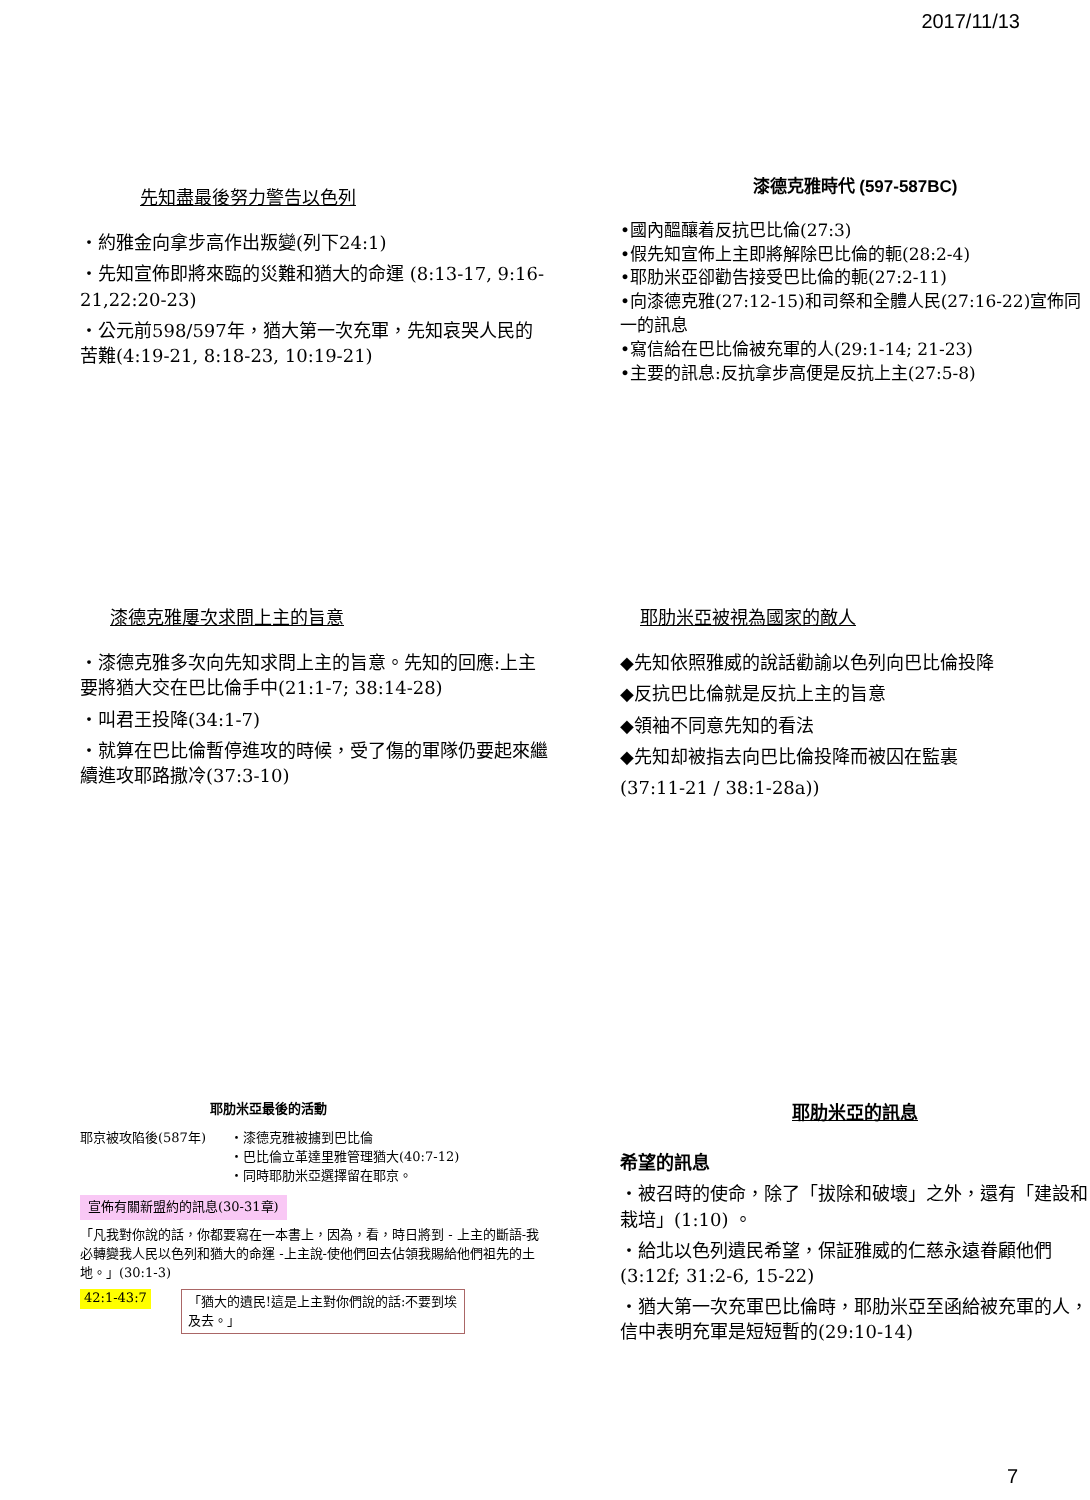2017/11/13
先知盡最後努力警告以色列
・約雅金向拿步高作出叛變(列下24:1)
・先知宣佈即將來臨的災難和猶大的命運 (8:13-17, 9:16-21,22:20-23)
・公元前598/597年，猶大第一次充軍，先知哀哭人民的苦難(4:19-21, 8:18-23, 10:19-21)
漆德克雅時代 (597-587BC)
•國內醞釀着反抗巴比倫(27:3)
•假先知宣佈上主即將解除巴比倫的軛(28:2-4)
•耶肋米亞卻勸告接受巴比倫的軛(27:2-11)
•向漆德克雅(27:12-15)和司祭和全體人民(27:16-22)宣佈同一的訊息
•寫信給在巴比倫被充軍的人(29:1-14; 21-23)
•主要的訊息:反抗拿步高便是反抗上主(27:5-8)
漆德克雅屢次求問上主的旨意
・漆德克雅多次向先知求問上主的旨意。先知的回應:上主要將猶大交在巴比倫手中(21:1-7; 38:14-28)
・叫君王投降(34:1-7)
・就算在巴比倫暫停進攻的時候，受了傷的軍隊仍要起來繼續進攻耶路撒冷(37:3-10)
耶肋米亞被視為國家的敵人
◆先知依照雅威的說話勸諭以色列向巴比倫投降
◆反抗巴比倫就是反抗上主的旨意
◆領袖不同意先知的看法
◆先知却被指去向巴比倫投降而被囚在監裏
(37:11-21 / 38:1-28a))
耶肋米亞最後的活動
耶京被攻陷後(587年) ・漆德克雅被擄到巴比倫
・巴比倫立革達里雅管理猶大(40:7-12)
・同時耶肋米亞選擇留在耶京。
宣佈有關新盟約的訊息(30-31章)
「凡我對你說的話，你都要寫在一本書上，因為，看，時日將到 - 上主的斷語-我必轉變我人民以色列和猶大的命運 -上主說-使他們回去佔領我賜給他們祖先的土地。」(30:1-3)
42:1-43:7 「猶大的遺民!這是上主對你們說的話:不要到埃及去。」
耶肋米亞的訊息
希望的訊息
・被召時的使命，除了「拔除和破壞」之外，還有「建設和栽培」(1:10) 。
・給北以色列遺民希望，保証雅威的仁慈永遠眷顧他們(3:12f; 31:2-6, 15-22)
・猶大第一次充軍巴比倫時，耶肋米亞至函給被充軍的人，信中表明充軍是短短暫的(29:10-14)
7